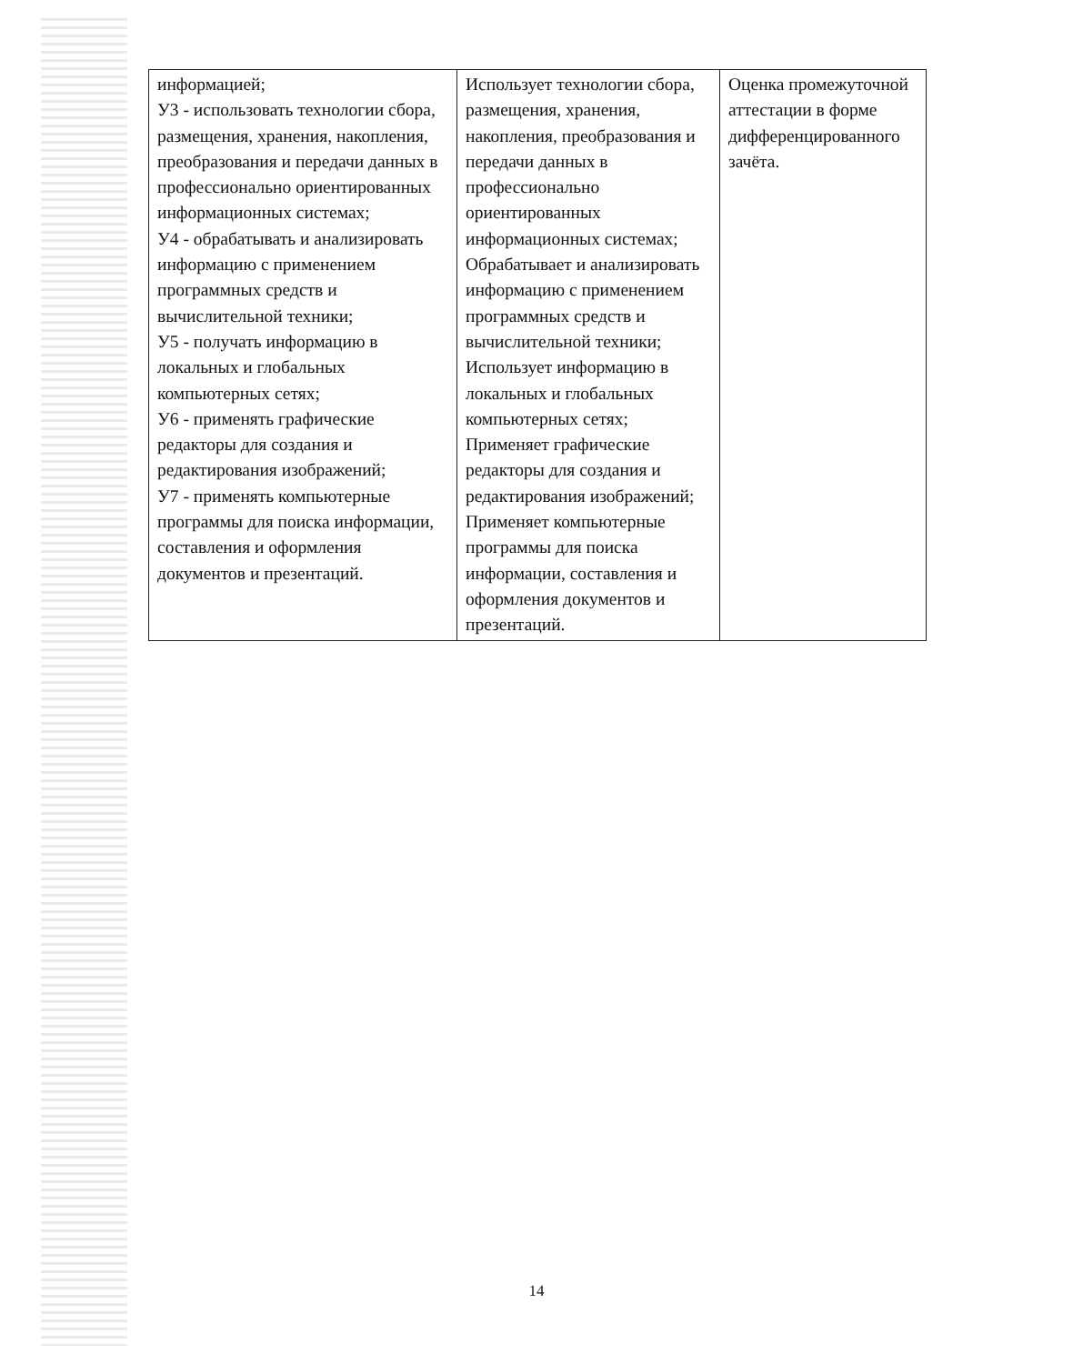| информацией; У3 - использовать технологии сбора, размещения, хранения, накопления, преобразования и передачи данных в профессионально ориентированных информационных системах; У4 - обрабатывать и анализировать информацию с применением программных средств и вычислительной техники; У5 - получать информацию в локальных и глобальных компьютерных сетях; У6 - применять графические редакторы для создания и редактирования изображений; У7 - применять компьютерные программы для поиска информации, составления и оформления документов и презентаций. | Использует технологии сбора, размещения, хранения, накопления, преобразования и передачи данных в профессионально ориентированных информационных системах; Обрабатывает и анализировать информацию с применением программных средств и вычислительной техники; Использует информацию в локальных и глобальных компьютерных сетях; Применяет графические редакторы для создания и редактирования изображений; Применяет компьютерные программы для поиска информации, составления и оформления документов и презентаций. | Оценка промежуточной аттестации в форме дифференцированного зачёта. |
14